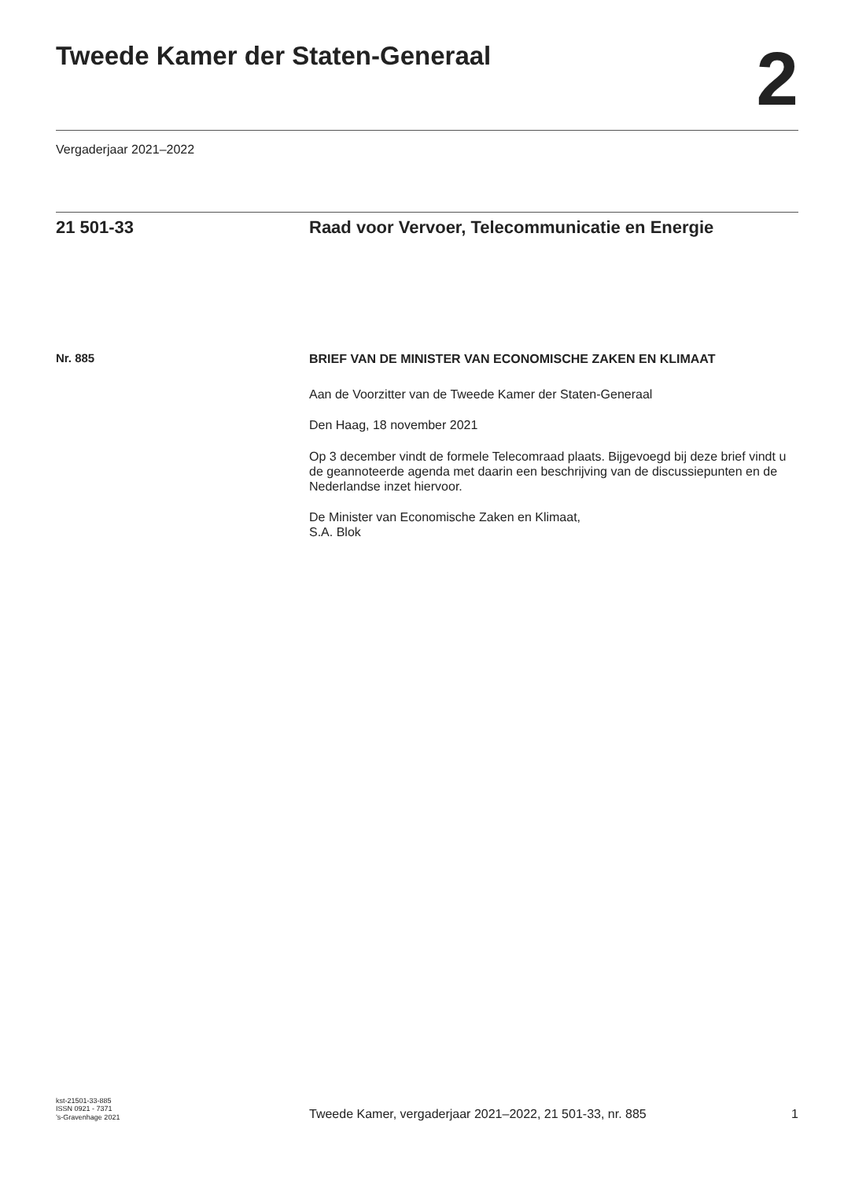Tweede Kamer der Staten-Generaal
2
Vergaderjaar 2021–2022
21 501-33 Raad voor Vervoer, Telecommunicatie en Energie
Nr. 885
BRIEF VAN DE MINISTER VAN ECONOMISCHE ZAKEN EN KLIMAAT
Aan de Voorzitter van de Tweede Kamer der Staten-Generaal
Den Haag, 18 november 2021
Op 3 december vindt de formele Telecomraad plaats. Bijgevoegd bij deze brief vindt u de geannoteerde agenda met daarin een beschrijving van de discussiepunten en de Nederlandse inzet hiervoor.
De Minister van Economische Zaken en Klimaat,
S.A. Blok
kst-21501-33-885
ISSN 0921 - 7371
’s-Gravenhage 2021
Tweede Kamer, vergaderjaar 2021–2022, 21 501-33, nr. 885 1